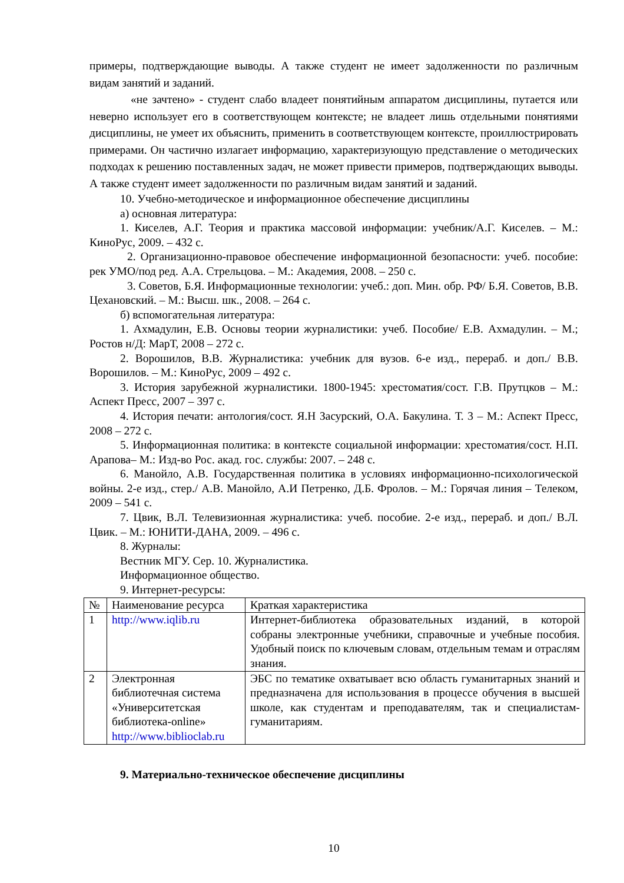примеры, подтверждающие выводы. А также студент не имеет задолженности по различным видам занятий и заданий.
«не зачтено» - студент слабо владеет понятийным аппаратом дисциплины, путается или неверно использует его в соответствующем контексте; не владеет лишь отдельными понятиями дисциплины, не умеет их объяснить, применить в соответствующем контексте, проиллюстрировать примерами. Он частично излагает информацию, характеризующую представление о методических подходах к решению поставленных задач, не может привести примеров, подтверждающих выводы. А также студент имеет задолженности по различным видам занятий и заданий.
10. Учебно-методическое и информационное обеспечение дисциплины
а) основная литература:
1. Киселев, А.Г. Теория и практика массовой информации: учебник/А.Г. Киселев. – М.: КиноРус, 2009. – 432 с.
2. Организационно-правовое обеспечение информационной безопасности: учеб. пособие: рек УМО/под ред. А.А. Стрельцова. – М.: Академия, 2008. – 250 с.
3. Советов, Б.Я. Информационные технологии: учеб.: доп. Мин. обр. РФ/ Б.Я. Советов, В.В. Цехановский. – М.: Высш. шк., 2008. – 264 с.
б) вспомогательная литература:
1. Ахмадулин, Е.В. Основы теории журналистики: учеб. Пособие/ Е.В. Ахмадулин. – М.; Ростов н/Д: МарТ, 2008 – 272 с.
2. Ворошилов, В.В. Журналистика: учебник для вузов. 6-е изд., перераб. и доп./ В.В. Ворошилов. – М.: КиноРус, 2009 – 492 с.
3. История зарубежной журналистики. 1800-1945: хрестоматия/сост. Г.В. Прутцков – М.: Аспект Пресс, 2007 – 397 с.
4. История печати: антология/сост. Я.Н Засурский, О.А. Бакулина. Т. 3 – М.: Аспект Пресс, 2008 – 272 с.
5. Информационная политика: в контексте социальной информации: хрестоматия/сост. Н.П. Арапова– М.: Изд-во Рос. акад. гос. службы: 2007. – 248 с.
6. Манойло, А.В. Государственная политика в условиях информационно-психологической войны. 2-е изд., стер./ А.В. Манойло, А.И Петренко, Д.Б. Фролов. – М.: Горячая линия – Телеком, 2009 – 541 с.
7. Цвик, В.Л. Телевизионная журналистика: учеб. пособие. 2-е изд., перераб. и доп./ В.Л. Цвик. – М.: ЮНИТИ-ДАНА, 2009. – 496 с.
8. Журналы:
Вестник МГУ. Сер. 10. Журналистика.
Информационное общество.
9. Интернет-ресурсы:
| № | Наименование ресурса | Краткая характеристика |
| --- | --- | --- |
| 1 | http://www.iqlib.ru | Интернет-библиотека образовательных изданий, в которой собраны электронные учебники, справочные и учебные пособия. Удобный поиск по ключевым словам, отдельным темам и отраслям знания. |
| 2 | Электронная библиотечная система «Университетская библиотека-online» http://www.biblioclab.ru | ЭБС по тематике охватывает всю область гуманитарных знаний и предназначена для использования в процессе обучения в высшей школе, как студентам и преподавателям, так и специалистам-гуманитариям. |
9. Материально-техническое обеспечение дисциплины
10